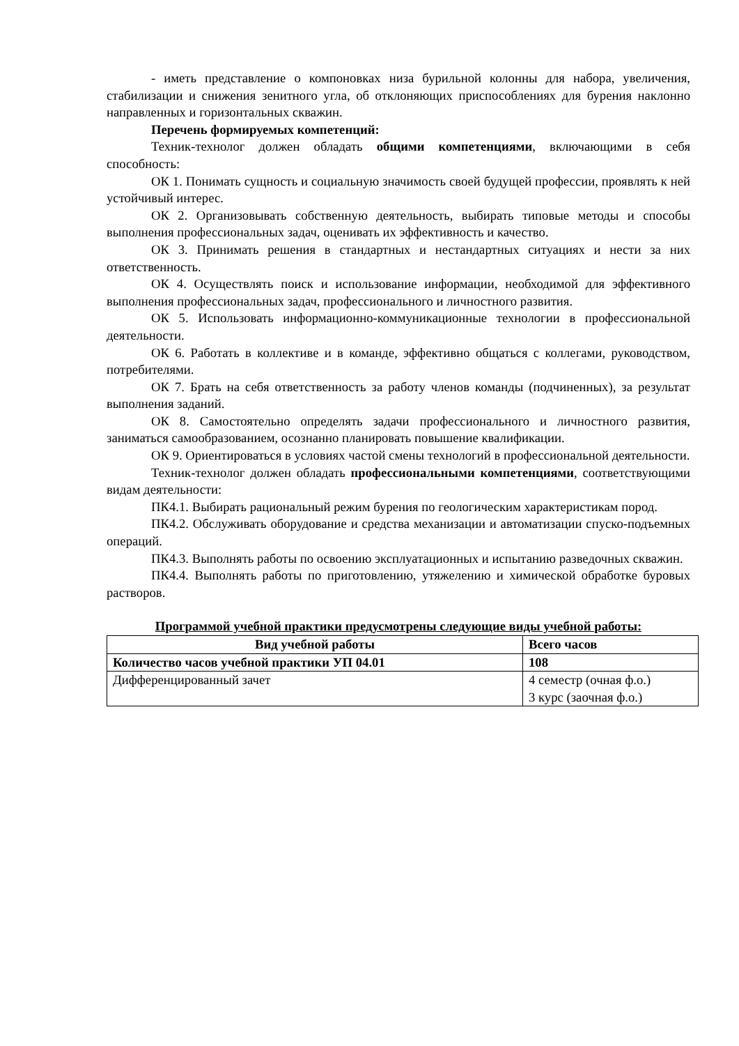- иметь представление о компоновках низа бурильной колонны для набора, увеличения, стабилизации и снижения зенитного угла, об отклоняющих приспособлениях для бурения наклонно направленных и горизонтальных скважин.
Перечень формируемых компетенций:
Техник-технолог должен обладать общими компетенциями, включающими в себя способность:
ОК 1. Понимать сущность и социальную значимость своей будущей профессии, проявлять к ней устойчивый интерес.
ОК 2. Организовывать собственную деятельность, выбирать типовые методы и способы выполнения профессиональных задач, оценивать их эффективность и качество.
ОК 3. Принимать решения в стандартных и нестандартных ситуациях и нести за них ответственность.
ОК 4. Осуществлять поиск и использование информации, необходимой для эффективного выполнения профессиональных задач, профессионального и личностного развития.
ОК 5. Использовать информационно-коммуникационные технологии в профессиональной деятельности.
ОК 6. Работать в коллективе и в команде, эффективно общаться с коллегами, руководством, потребителями.
ОК 7. Брать на себя ответственность за работу членов команды (подчиненных), за результат выполнения заданий.
ОК 8. Самостоятельно определять задачи профессионального и личностного развития, заниматься самообразованием, осознанно планировать повышение квалификации.
ОК 9. Ориентироваться в условиях частой смены технологий в профессиональной деятельности.
Техник-технолог должен обладать профессиональными компетенциями, соответствующими видам деятельности:
ПК4.1. Выбирать рациональный режим бурения по геологическим характеристикам пород.
ПК4.2. Обслуживать оборудование и средства механизации и автоматизации спуско-подъемных операций.
ПК4.3. Выполнять работы по освоению эксплуатационных и испытанию разведочных скважин.
ПК4.4. Выполнять работы по приготовлению, утяжелению и химической обработке буровых растворов.
Программой учебной практики предусмотрены следующие виды учебной работы:
| Вид учебной работы | Всего часов |
| --- | --- |
| Количество часов учебной практики УП 04.01 | 108 |
| Дифференцированный зачет | 4 семестр (очная ф.о.) 3 курс (заочная ф.о.) |